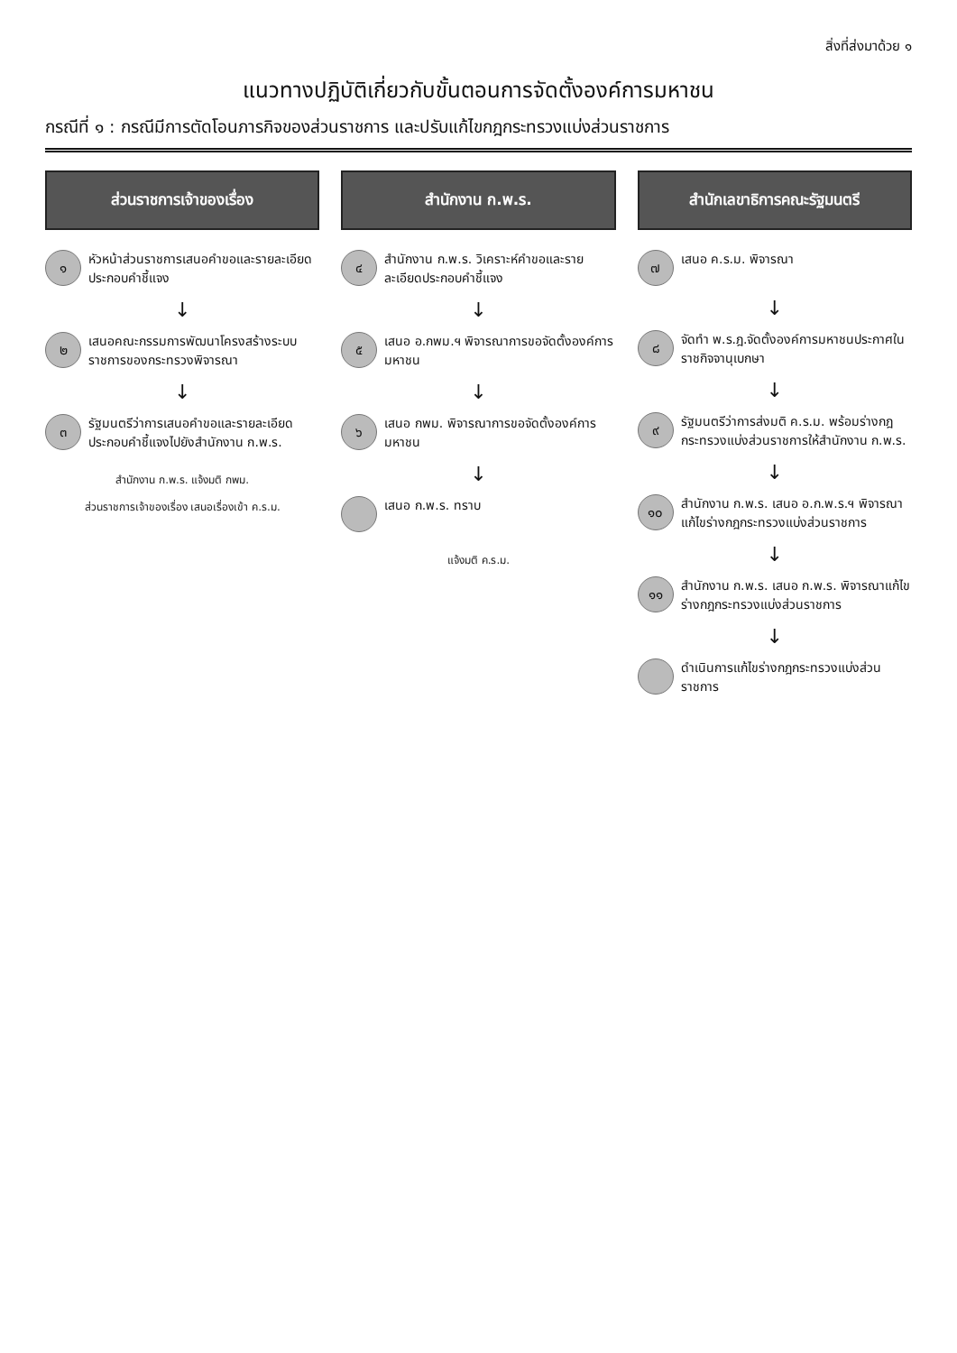สิ่งที่ส่งมาด้วย ๑
แนวทางปฏิบัติเกี่ยวกับขั้นตอนการจัดตั้งองค์การมหาชน
กรณีที่ ๑ : กรณีมีการตัดโอนภารกิจของส่วนราชการ และปรับแก้ไขกฎกระทรวงแบ่งส่วนราชการ
ส่วนราชการเจ้าของเรื่อง
๑
หัวหน้าส่วนราชการเสนอคำขอและรายละเอียดประกอบคำชี้แจง
↓
๒
เสนอคณะกรรมการพัฒนาโครงสร้างระบบราชการของกระทรวงพิจารณา
↓
๓
รัฐมนตรีว่าการเสนอคำขอและรายละเอียดประกอบคำชี้แจงไปยังสำนักงาน ก.พ.ร.
สำนักงาน ก.พ.ร. แจ้งมติ กพม.
ส่วนราชการเจ้าของเรื่อง เสนอเรื่องเข้า ค.ร.ม.
สำนักงาน ก.พ.ร.
๔
สำนักงาน ก.พ.ร. วิเคราะห์คำขอและรายละเอียดประกอบคำชี้แจง
↓
๕
เสนอ อ.กพม.ฯ พิจารณาการขอจัดตั้งองค์การมหาชน
↓
๖
เสนอ กพม. พิจารณาการขอจัดตั้งองค์การมหาชน
↓
เสนอ ก.พ.ร. ทราบ
แจ้งมติ ค.ร.ม.
สำนักเลขาธิการคณะรัฐมนตรี
๗
เสนอ ค.ร.ม. พิจารณา
↓
๘
จัดทำ พ.ร.ฎ.จัดตั้งองค์การมหาชนประกาศในราชกิจจานุเบกษา
↓
๙
รัฐมนตรีว่าการส่งมติ ค.ร.ม. พร้อมร่างกฎกระทรวงแบ่งส่วนราชการให้สำนักงาน ก.พ.ร.
↓
๑๐
สำนักงาน ก.พ.ร. เสนอ อ.ก.พ.ร.ฯ พิจารณาแก้ไขร่างกฎกระทรวงแบ่งส่วนราชการ
↓
๑๑
สำนักงาน ก.พ.ร. เสนอ ก.พ.ร. พิจารณาแก้ไขร่างกฎกระทรวงแบ่งส่วนราชการ
↓
ดำเนินการแก้ไขร่างกฎกระทรวงแบ่งส่วนราชการ